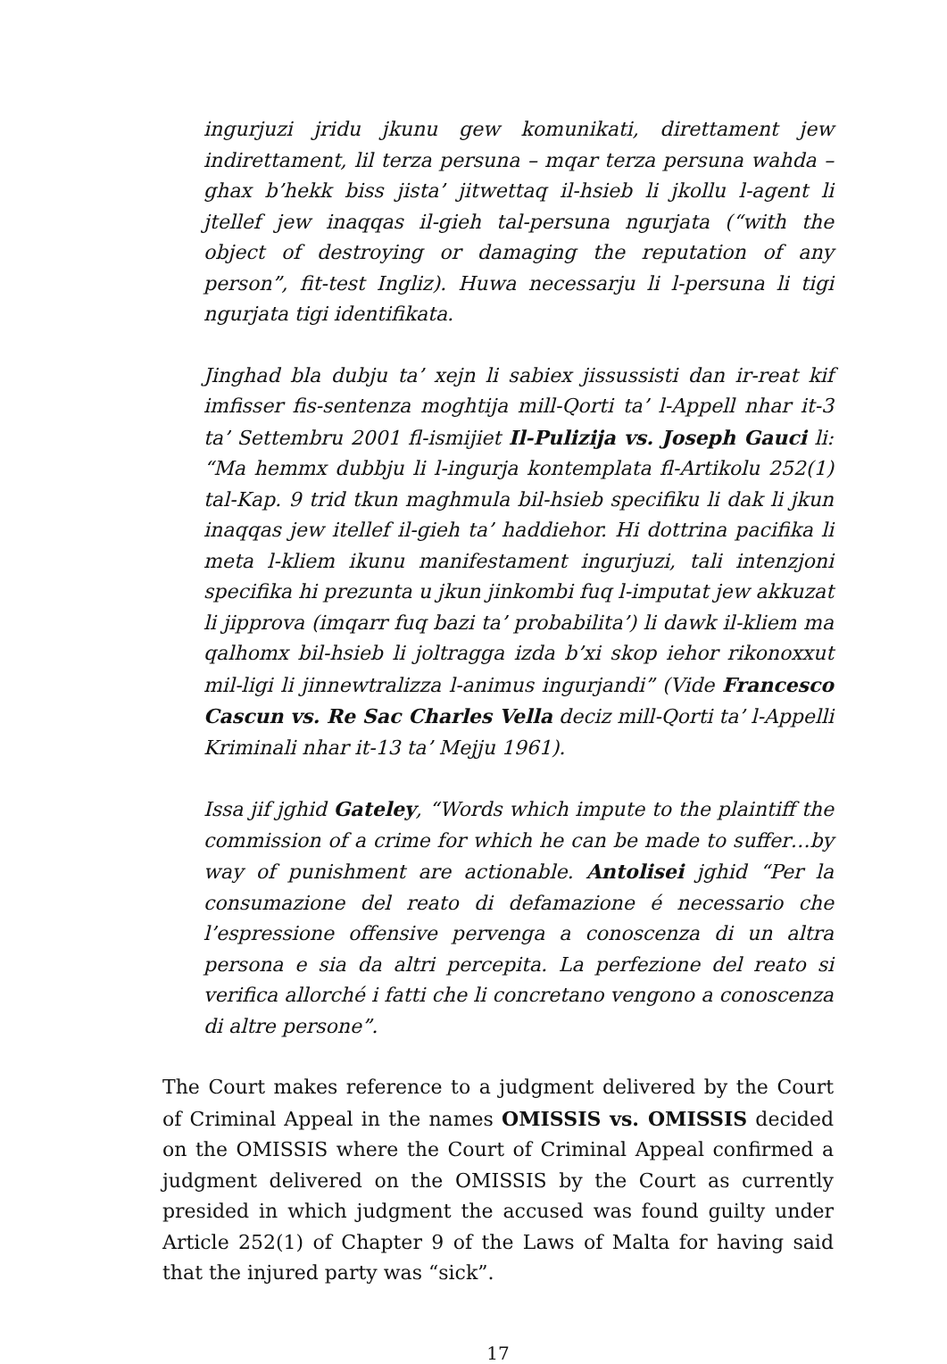ingurjuzi jridu jkunu gew komunikati, direttament jew indirettament, lil terza persuna – mqar terza persuna wahda – ghax b’hekk biss jista’ jitwettaq il-hsieb li jkollu l-agent li jtellef jew inaqqas il-gieh tal-persuna ngurjata (“with the object of destroying or damaging the reputation of any person”, fit-test Ingliz). Huwa necessarju li l-persuna li tigi ngurjata tigi identifikata.
Jinghad bla dubju ta’ xejn li sabiex jissussisti dan ir-reat kif imfisser fis-sentenza moghtija mill-Qorti ta’ l-Appell nhar it-3 ta’ Settembru 2001 fl-ismijiet Il-Pulizija vs. Joseph Gauci li: “Ma hemmx dubbju li l-ingurja kontemplata fl-Artikolu 252(1) tal-Kap. 9 trid tkun maghmula bil-hsieb specifiku li dak li jkun inaqqas jew itellef il-gieh ta’ haddiehor. Hi dottrina pacifika li meta l-kliem ikunu manifestament ingurjuzi, tali intenzjoni specifika hi prezunta u jkun jinkombi fuq l-imputat jew akkuzat li jipprova (imqarr fuq bazi ta’ probabilita’) li dawk il-kliem ma qalhomx bil-hsieb li joltragga izda b’xi skop iehor rikonoxxut mil-ligi li jinnewtralizza l-animus ingurjandi” (Vide Francesco Cascun vs. Re Sac Charles Vella deciz mill-Qorti ta’ l-Appelli Kriminali nhar it-13 ta’ Mejju 1961).
Issa jif jghid Gateley, “Words which impute to the plaintiff the commission of a crime for which he can be made to suffer…by way of punishment are actionable. Antolisei jghid “Per la consumazione del reato di defamazione é necessario che l’espressione offensive pervenga a conoscenza di un altra persona e sia da altri percepita. La perfezione del reato si verifica allorché i fatti che li concretano vengono a conoscenza di altre persone”.
The Court makes reference to a judgment delivered by the Court of Criminal Appeal in the names OMISSIS vs. OMISSIS decided on the OMISSIS where the Court of Criminal Appeal confirmed a judgment delivered on the OMISSIS by the Court as currently presided in which judgment the accused was found guilty under Article 252(1) of Chapter 9 of the Laws of Malta for having said that the injured party was “sick”.
17